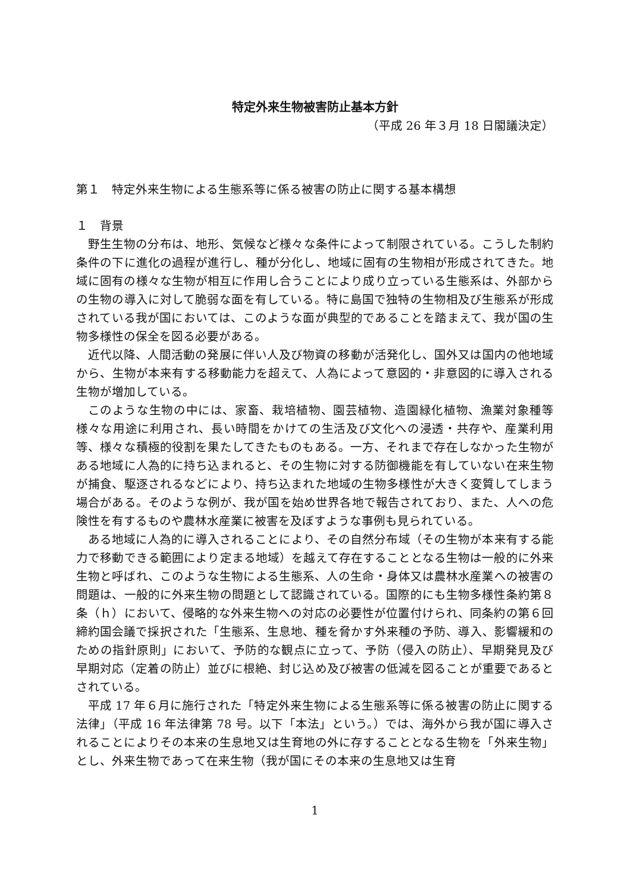特定外来生物被害防止基本方針
（平成 26 年３月 18 日閣議決定）
第１　特定外来生物による生態系等に係る被害の防止に関する基本構想
１　背景
野生生物の分布は、地形、気候など様々な条件によって制限されている。こうした制約条件の下に進化の過程が進行し、種が分化し、地域に固有の生物相が形成されてきた。地域に固有の様々な生物が相互に作用し合うことにより成り立っている生態系は、外部からの生物の導入に対して脆弱な面を有している。特に島国で独特の生物相及び生態系が形成されている我が国においては、このような面が典型的であることを踏まえて、我が国の生物多様性の保全を図る必要がある。
近代以降、人間活動の発展に伴い人及び物資の移動が活発化し、国外又は国内の他地域から、生物が本来有する移動能力を超えて、人為によって意図的・非意図的に導入される生物が増加している。
このような生物の中には、家畜、栽培植物、園芸植物、造園緑化植物、漁業対象種等様々な用途に利用され、長い時間をかけての生活及び文化への浸透・共存や、産業利用等、様々な積極的役割を果たしてきたものもある。一方、それまで存在しなかった生物がある地域に人為的に持ち込まれると、その生物に対する防御機能を有していない在来生物が捕食、駆逐されるなどにより、持ち込まれた地域の生物多様性が大きく変質してしまう場合がある。そのような例が、我が国を始め世界各地で報告されており、また、人への危険性を有するものや農林水産業に被害を及ぼすような事例も見られている。
ある地域に人為的に導入されることにより、その自然分布域（その生物が本来有する能力で移動できる範囲により定まる地域）を越えて存在することとなる生物は一般的に外来生物と呼ばれ、このような生物による生態系、人の生命・身体又は農林水産業への被害の問題は、一般的に外来生物の問題として認識されている。国際的にも生物多様性条約第８条（ｈ）において、侵略的な外来生物への対応の必要性が位置付けられ、同条約の第６回締約国会議で採択された「生態系、生息地、種を脅かす外来種の予防、導入、影響緩和のための指針原則」において、予防的な観点に立って、予防（侵入の防止）、早期発見及び早期対応（定着の防止）並びに根絶、封じ込め及び被害の低減を図ることが重要であるとされている。
平成 17 年６月に施行された「特定外来生物による生態系等に係る被害の防止に関する法律」（平成 16 年法律第 78 号。以下「本法」という。）では、海外から我が国に導入されることによりその本来の生息地又は生育地の外に存することとなる生物を「外来生物」とし、外来生物であって在来生物（我が国にその本来の生息地又は生育
1